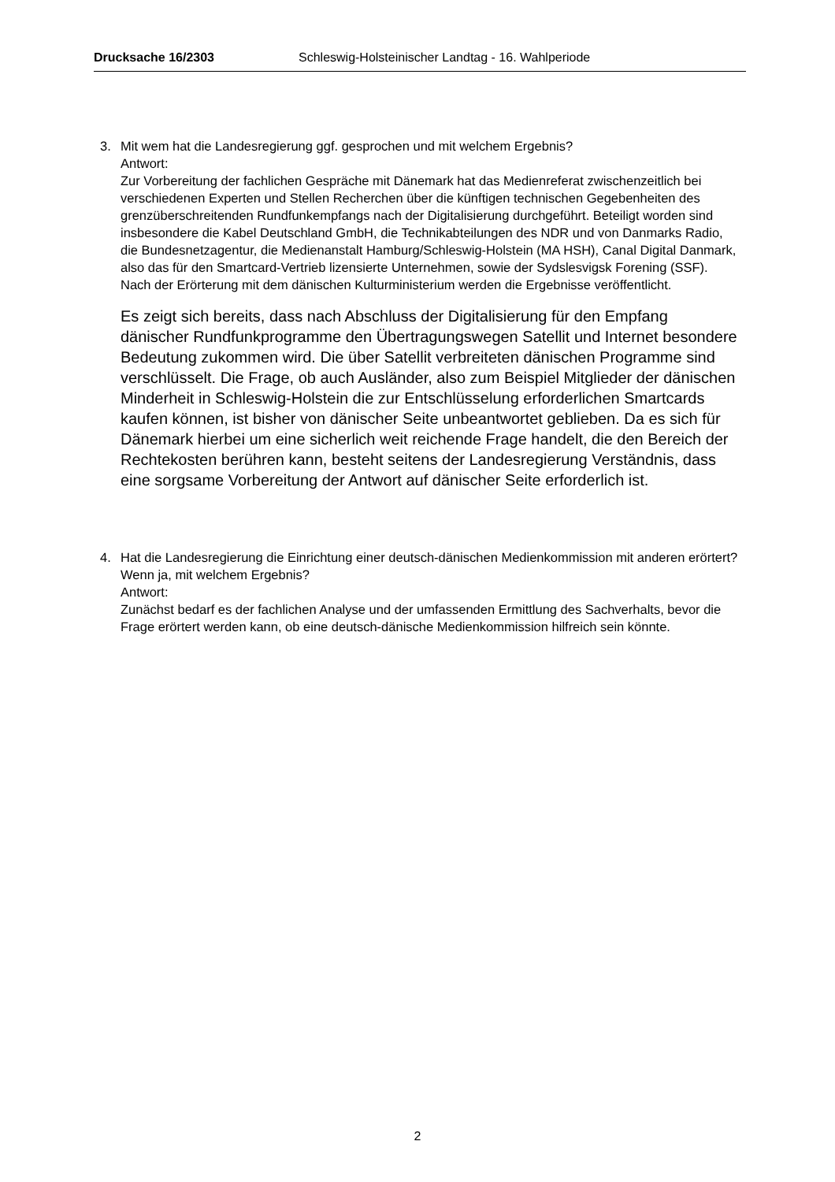Drucksache 16/2303 Schleswig-Holsteinischer Landtag - 16. Wahlperiode
3. Mit wem hat die Landesregierung ggf. gesprochen und mit welchem Ergebnis?
Antwort:
Zur Vorbereitung der fachlichen Gespräche mit Dänemark hat das Medienreferat zwischenzeitlich bei verschiedenen Experten und Stellen Recherchen über die künftigen technischen Gegebenheiten des grenzüberschreitenden Rundfunkempfangs nach der Digitalisierung durchgeführt. Beteiligt worden sind insbesondere die Kabel Deutschland GmbH, die Technikabteilungen des NDR und von Danmarks Radio, die Bundesnetzagentur, die Medienanstalt Hamburg/Schleswig-Holstein (MA HSH), Canal Digital Danmark, also das für den Smartcard-Vertrieb lizensierte Unternehmen, sowie der Sydslesvigsk Forening (SSF). Nach der Erörterung mit dem dänischen Kulturministerium werden die Ergebnisse veröffentlicht.
Es zeigt sich bereits, dass nach Abschluss der Digitalisierung für den Empfang dänischer Rundfunkprogramme den Übertragungswegen Satellit und Internet besondere Bedeutung zukommen wird. Die über Satellit verbreiteten dänischen Programme sind verschlüsselt. Die Frage, ob auch Ausländer, also zum Beispiel Mitglieder der dänischen Minderheit in Schleswig-Holstein die zur Entschlüsselung erforderlichen Smartcards kaufen können, ist bisher von dänischer Seite unbeantwortet geblieben. Da es sich für Dänemark hierbei um eine sicherlich weit reichende Frage handelt, die den Bereich der Rechtekosten berühren kann, besteht seitens der Landesregierung Verständnis, dass eine sorgsame Vorbereitung der Antwort auf dänischer Seite erforderlich ist.
4. Hat die Landesregierung die Einrichtung einer deutsch-dänischen Medienkommission mit anderen erörtert?
Wenn ja, mit welchem Ergebnis?
Antwort:
Zunächst bedarf es der fachlichen Analyse und der umfassenden Ermittlung des Sachverhalts, bevor die Frage erörtert werden kann, ob eine deutsch-dänische Medienkommission hilfreich sein könnte.
2